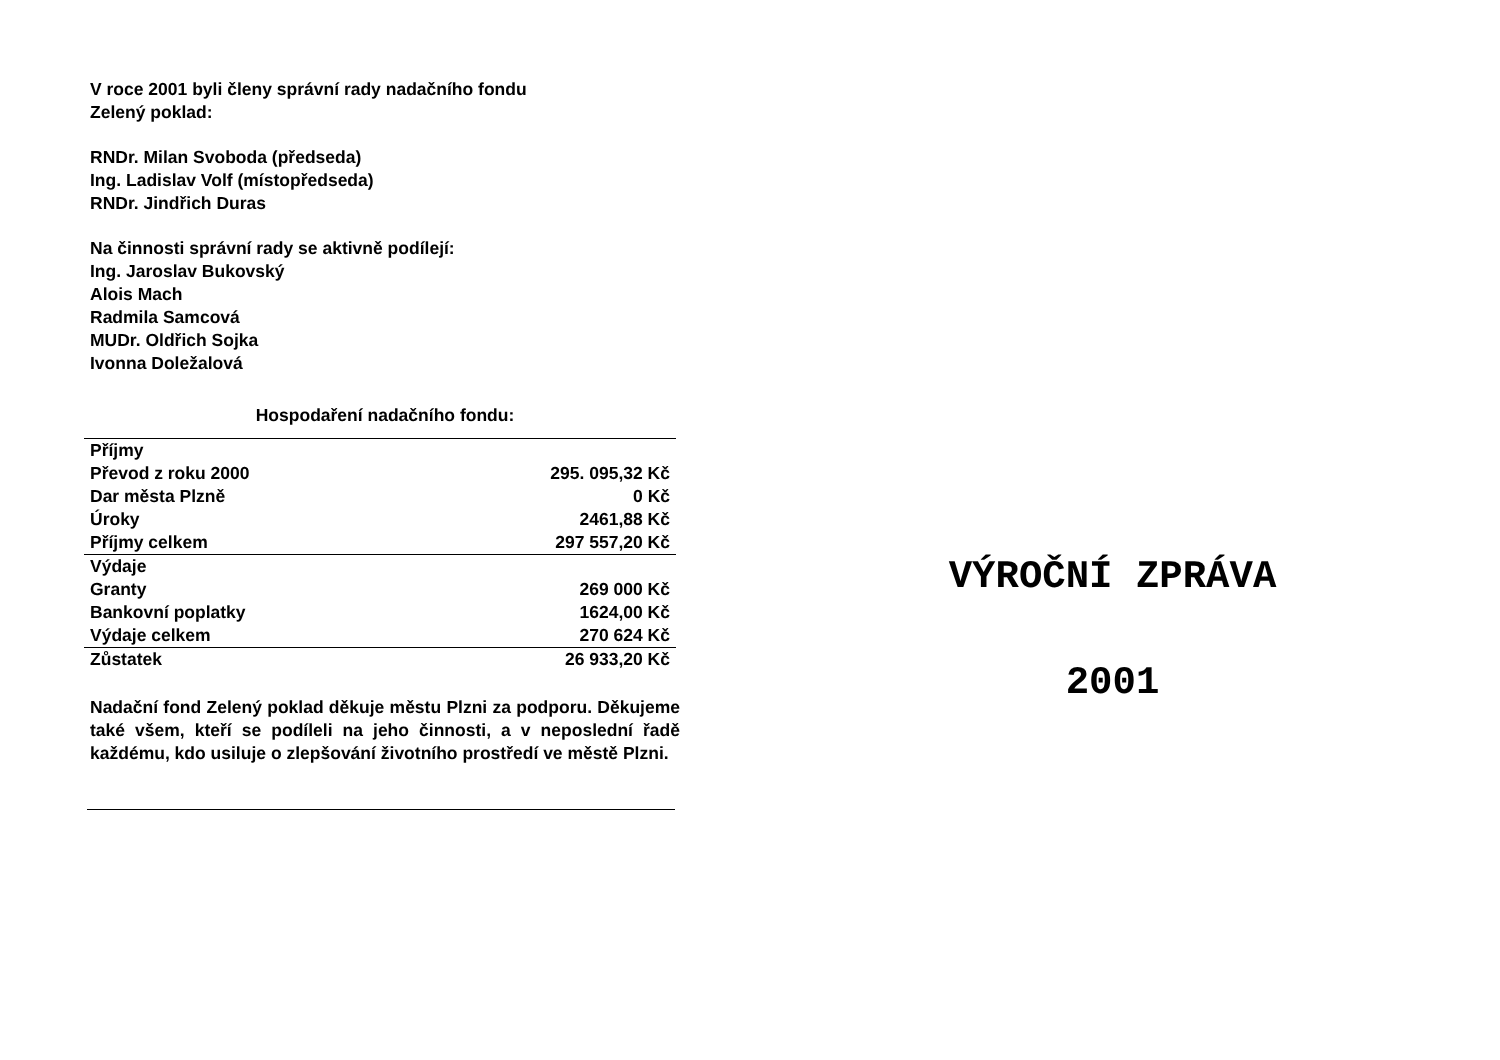V roce 2001 byli členy správní rady nadačního fondu
Zelený poklad:
RNDr. Milan Svoboda (předseda)
Ing. Ladislav Volf (místopředseda)
RNDr. Jindřich Duras
Na činnosti správní rady se aktivně podílejí:
Ing. Jaroslav Bukovský
Alois Mach
Radmila Samcová
MUDr. Oldřich Sojka
Ivonna Doležalová
Hospodaření nadačního fondu:
| Příjmy | |
| Převod z roku 2000 | 295. 095,32 Kč |
| Dar města Plzně | 0 Kč |
| Úroky | 2461,88 Kč |
| Příjmy celkem | 297 557,20 Kč |
| Výdaje | |
| Granty | 269 000 Kč |
| Bankovní poplatky | 1624,00 Kč |
| Výdaje celkem | 270 624 Kč |
| Zůstatek | 26 933,20 Kč |
Nadační fond Zelený poklad děkuje městu Plzni za podporu. Děkujeme také všem, kteří se podíleli na jeho činnosti, a v neposlední řadě každému, kdo usiluje o zlepšování životního prostředí ve městě Plzni.
VÝROČNÍ ZPRÁVA
2001